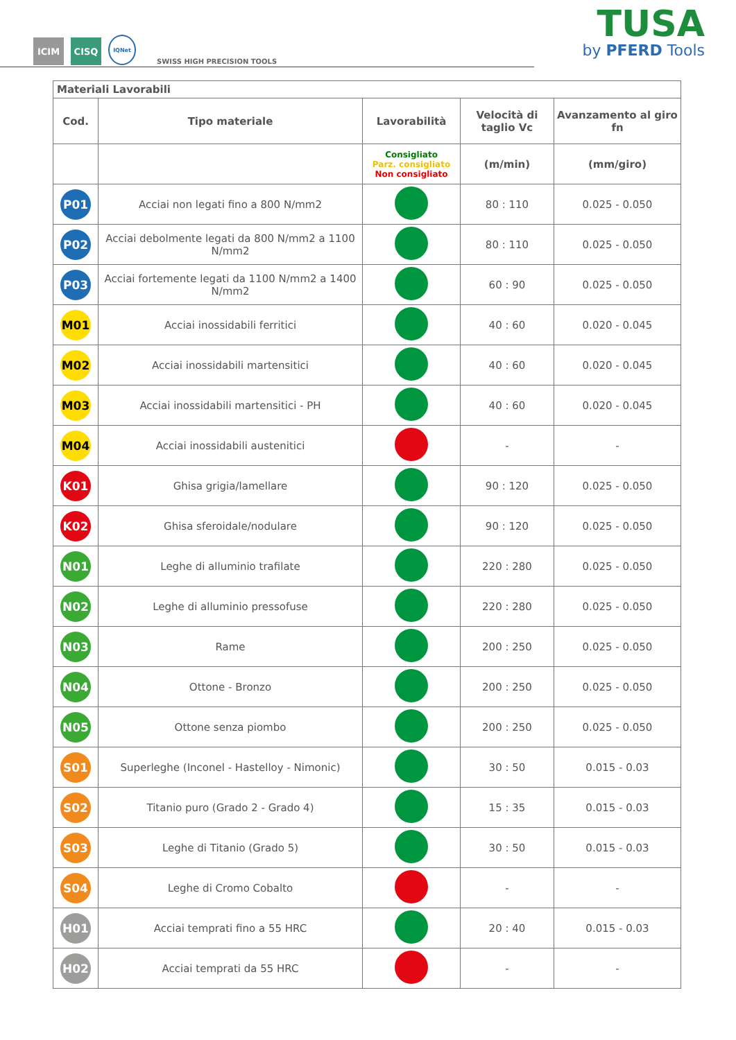ICIM
CISQ
IQNet
SWISS HIGH PRECISION TOOLS
TUSA
by PFERD Tools
| Materiali Lavorabili | | | | |
| --- | --- | --- | --- | --- |
| Cod. | Tipo materiale | Lavorabilità | Velocità di taglio Vc | Avanzamento al giro fn |
| | | Consigliato Parz. consigliato Non consigliato | (m/min) | (mm/giro) |
| P01 | Acciai non legati fino a 800 N/mm2 | | 80 : 110 | 0.025 - 0.050 |
| P02 | Acciai debolmente legati da 800 N/mm2 a 1100 N/mm2 | | 80 : 110 | 0.025 - 0.050 |
| P03 | Acciai fortemente legati da 1100 N/mm2 a 1400 N/mm2 | | 60 : 90 | 0.025 - 0.050 |
| M01 | Acciai inossidabili ferritici | | 40 : 60 | 0.020 - 0.045 |
| M02 | Acciai inossidabili martensitici | | 40 : 60 | 0.020 - 0.045 |
| M03 | Acciai inossidabili martensitici - PH | | 40 : 60 | 0.020 - 0.045 |
| M04 | Acciai inossidabili austenitici | | - | - |
| K01 | Ghisa grigia/lamellare | | 90 : 120 | 0.025 - 0.050 |
| K02 | Ghisa sferoidale/nodulare | | 90 : 120 | 0.025 - 0.050 |
| N01 | Leghe di alluminio trafilate | | 220 : 280 | 0.025 - 0.050 |
| N02 | Leghe di alluminio pressofuse | | 220 : 280 | 0.025 - 0.050 |
| N03 | Rame | | 200 : 250 | 0.025 - 0.050 |
| N04 | Ottone - Bronzo | | 200 : 250 | 0.025 - 0.050 |
| N05 | Ottone senza piombo | | 200 : 250 | 0.025 - 0.050 |
| S01 | Superleghe (Inconel - Hastelloy - Nimonic) | | 30 : 50 | 0.015 - 0.03 |
| S02 | Titanio puro (Grado 2 - Grado 4) | | 15 : 35 | 0.015 - 0.03 |
| S03 | Leghe di Titanio (Grado 5) | | 30 : 50 | 0.015 - 0.03 |
| S04 | Leghe di Cromo Cobalto | | - | - |
| H01 | Acciai temprati fino a 55 HRC | | 20 : 40 | 0.015 - 0.03 |
| H02 | Acciai temprati da 55 HRC | | - | - |